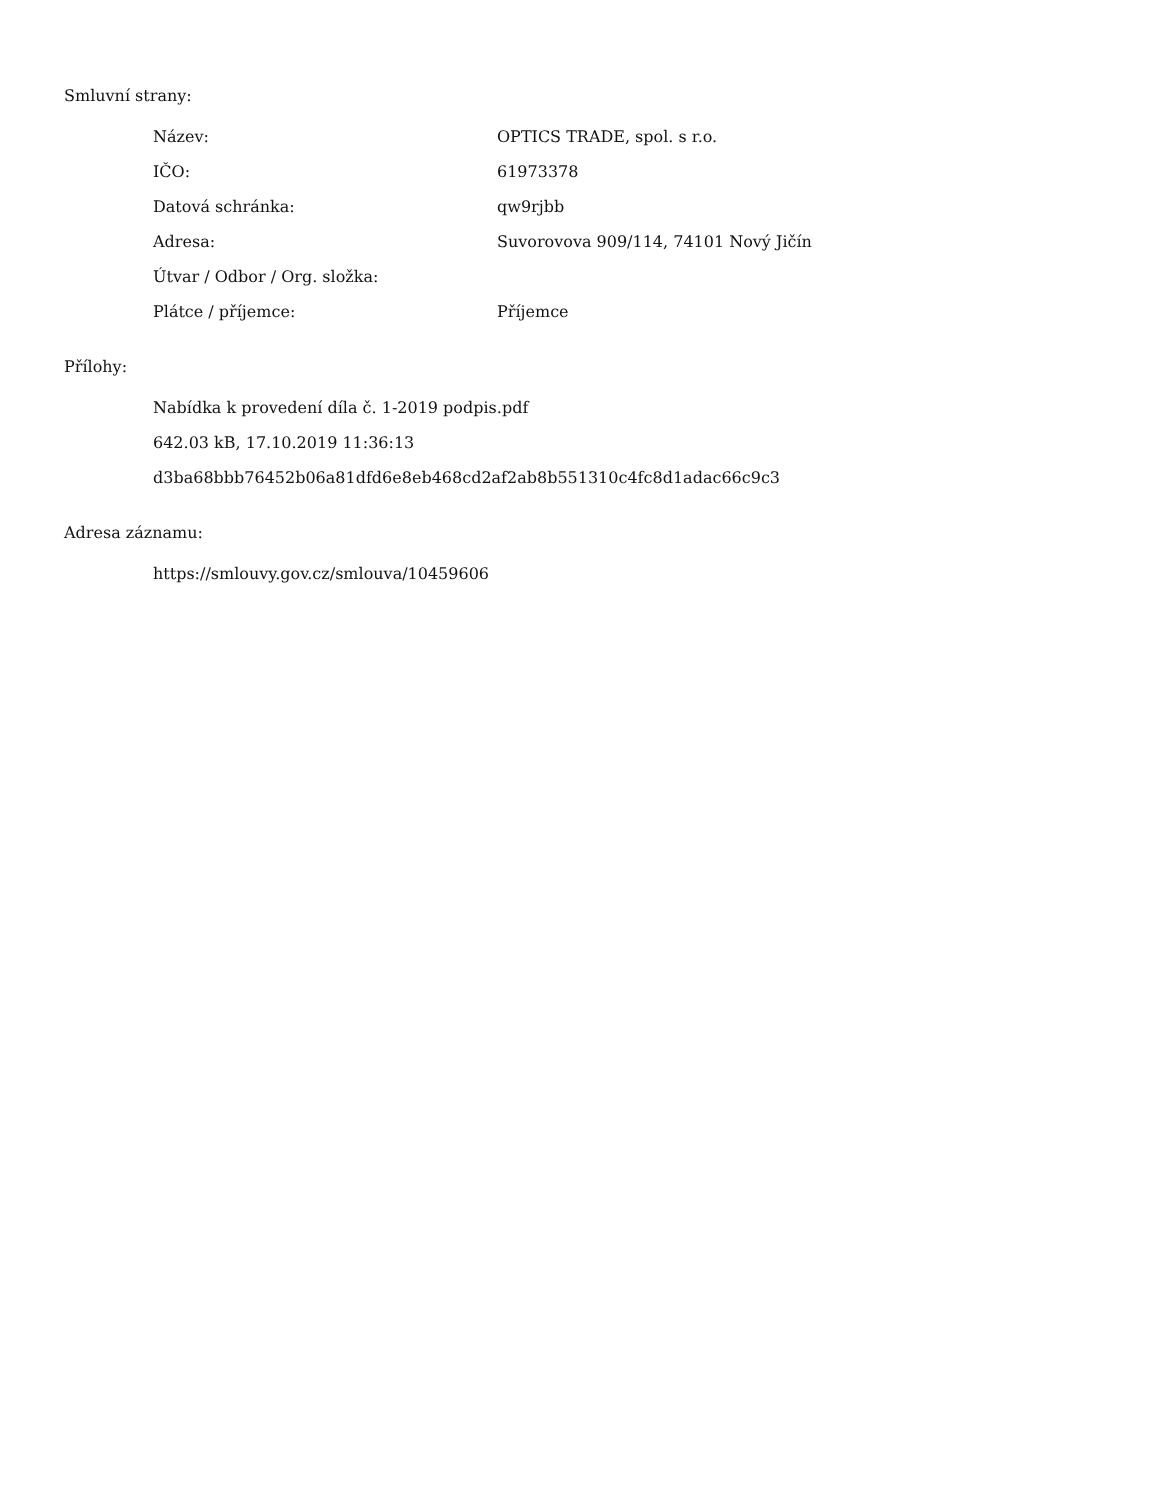Smluvní strany:
| Název: | OPTICS TRADE, spol. s r.o. |
| IČO: | 61973378 |
| Datová schránka: | qw9rjbb |
| Adresa: | Suvorovova 909/114, 74101 Nový Jičín |
| Útvar / Odbor / Org. složka: | |
| Plátce / příjemce: | Příjemce |
Přílohy:
Nabídka k provedení díla č. 1-2019 podpis.pdf
642.03 kB, 17.10.2019 11:36:13
d3ba68bbb76452b06a81dfd6e8eb468cd2af2ab8b551310c4fc8d1adac66c9c3
Adresa záznamu:
https://smlouvy.gov.cz/smlouva/10459606